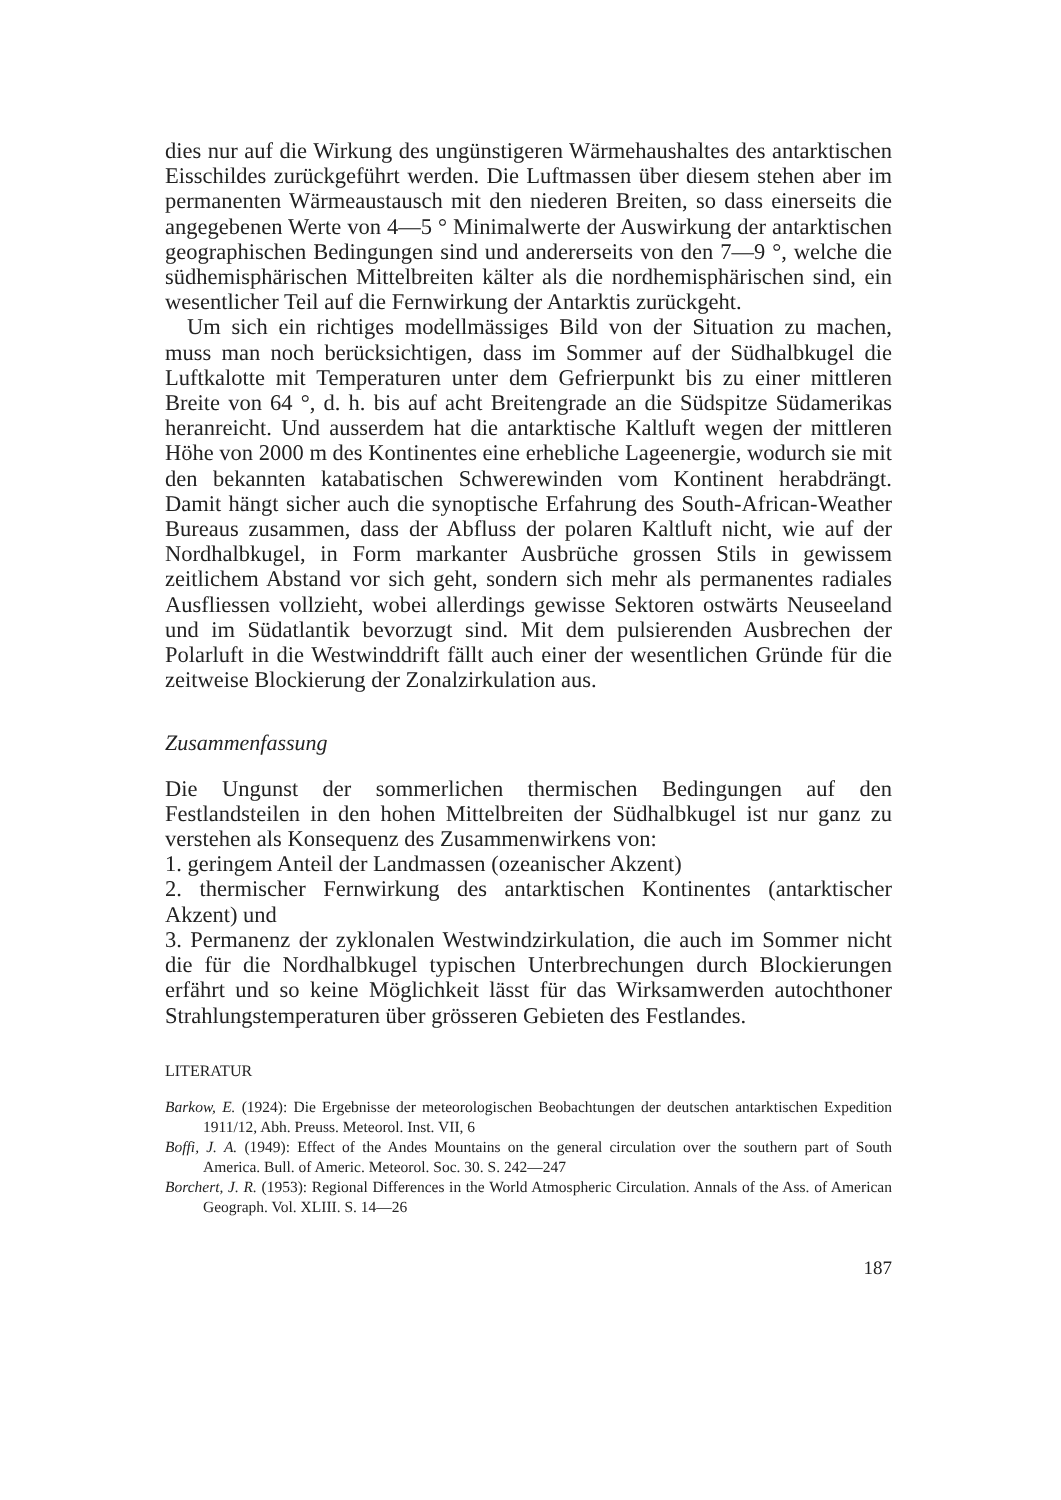dies nur auf die Wirkung des ungünstigeren Wärmehaushaltes des antarktischen Eisschildes zurückgeführt werden. Die Luftmassen über diesem stehen aber im permanenten Wärmeaustausch mit den niederen Breiten, so dass einerseits die angegebenen Werte von 4—5 ° Minimalwerte der Auswirkung der antarktischen geographischen Bedingungen sind und andererseits von den 7—9 °, welche die südhemisphärischen Mittelbreiten kälter als die nordhemisphärischen sind, ein wesentlicher Teil auf die Fernwirkung der Antarktis zurückgeht.
Um sich ein richtiges modellmässiges Bild von der Situation zu machen, muss man noch berücksichtigen, dass im Sommer auf der Südhalbkugel die Luftkalotte mit Temperaturen unter dem Gefrierpunkt bis zu einer mittleren Breite von 64 °, d. h. bis auf acht Breitengrade an die Südspitze Südamerikas heranreicht. Und ausserdem hat die antarktische Kaltluft wegen der mittleren Höhe von 2000 m des Kontinentes eine erhebliche Lageenergie, wodurch sie mit den bekannten katabatischen Schwerewinden vom Kontinent herabdrängt. Damit hängt sicher auch die synoptische Erfahrung des South-African-Weather Bureaus zusammen, dass der Abfluss der polaren Kaltluft nicht, wie auf der Nordhalbkugel, in Form markanter Ausbrüche grossen Stils in gewissem zeitlichem Abstand vor sich geht, sondern sich mehr als permanentes radiales Ausfliessen vollzieht, wobei allerdings gewisse Sektoren ostwärts Neuseeland und im Südatlantik bevorzugt sind. Mit dem pulsierenden Ausbrechen der Polarluft in die Westwinddrift fällt auch einer der wesentlichen Gründe für die zeitweise Blockierung der Zonalzirkulation aus.
Zusammenfassung
Die Ungunst der sommerlichen thermischen Bedingungen auf den Festlandsteilen in den hohen Mittelbreiten der Südhalbkugel ist nur ganz zu verstehen als Konsequenz des Zusammenwirkens von:
1. geringem Anteil der Landmassen (ozeanischer Akzent)
2. thermischer Fernwirkung des antarktischen Kontinentes (antarktischer Akzent) und
3. Permanenz der zyklonalen Westwindzirkulation, die auch im Sommer nicht die für die Nordhalbkugel typischen Unterbrechungen durch Blockierungen erfährt und so keine Möglichkeit lässt für das Wirksamwerden autochthoner Strahlungstemperaturen über grösseren Gebieten des Festlandes.
LITERATUR
Barkow, E. (1924): Die Ergebnisse der meteorologischen Beobachtungen der deutschen antarktischen Expedition 1911/12, Abh. Preuss. Meteorol. Inst. VII, 6
Boffi, J. A. (1949): Effect of the Andes Mountains on the general circulation over the southern part of South America. Bull. of Americ. Meteorol. Soc. 30. S. 242—247
Borchert, J. R. (1953): Regional Differences in the World Atmospheric Circulation. Annals of the Ass. of American Geograph. Vol. XLIII. S. 14—26
187